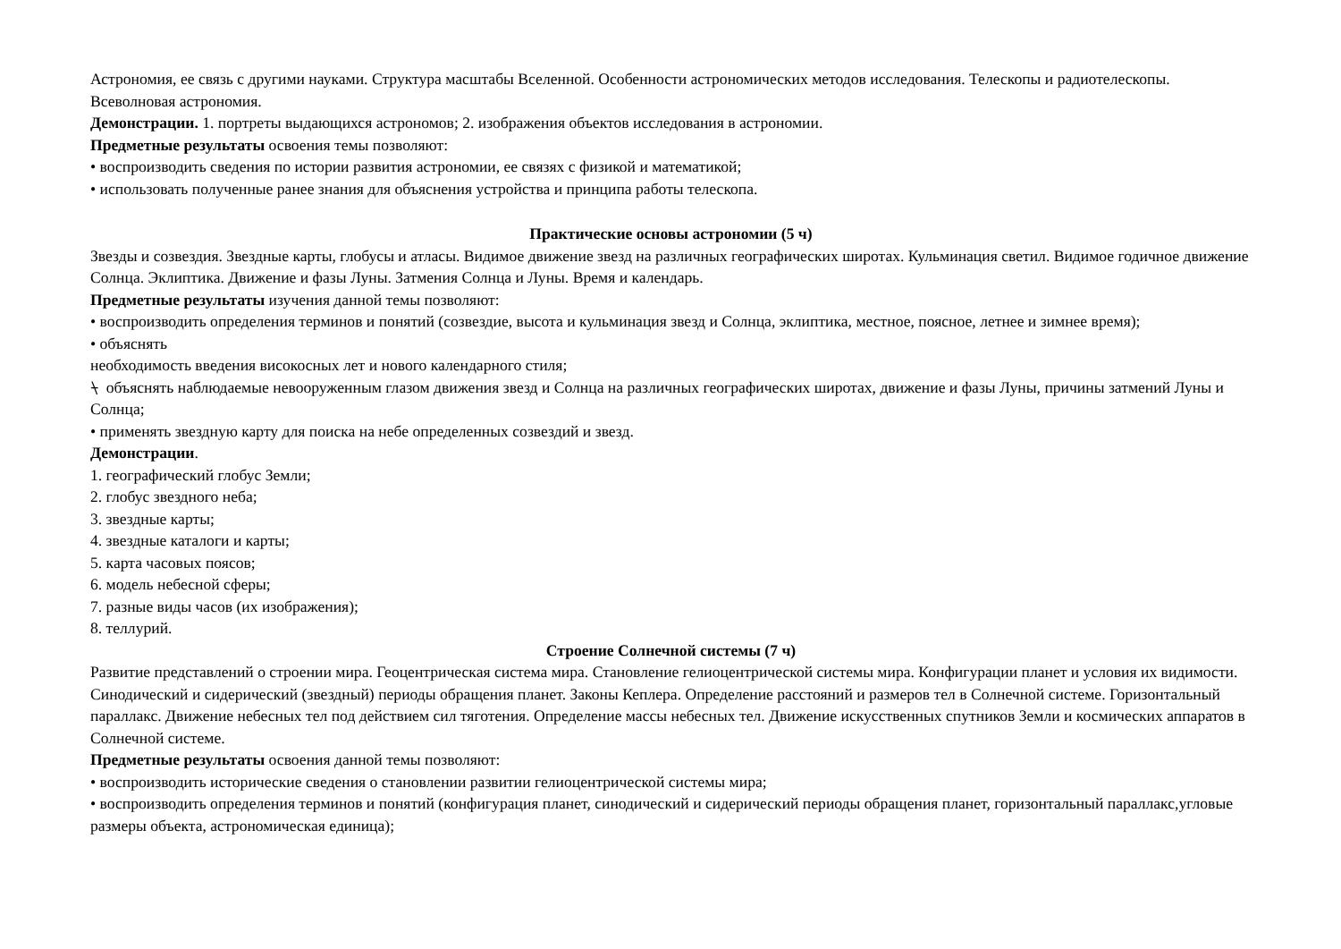Астрономия, ее связь с другими науками. Структура масштабы Вселенной. Особенности астрономических методов исследования. Телескопы и радиотелескопы. Всеволновая астрономия.
Демонстрации. 1. портреты выдающихся астрономов; 2. изображения объектов исследования в астрономии.
Предметные результаты освоения темы позволяют:
• воспроизводить сведения по истории развития астрономии, ее связях с физикой и математикой;
• использовать полученные ранее знания для объяснения устройства и принципа работы телескопа.
Практические основы астрономии (5 ч)
Звезды и созвездия. Звездные карты, глобусы и атласы. Видимое движение звезд на различных географических широтах. Кульминация светил. Видимое годичное движение Солнца. Эклиптика. Движение и фазы Луны. Затмения Солнца и Луны. Время и календарь.
Предметные результаты изучения данной темы позволяют:
• воспроизводить определения терминов и понятий (созвездие, высота и кульминация звезд и Солнца, эклиптика, местное, поясное, летнее и зимнее время);
• объяснять
необходимость введения високосных лет и нового календарного стиля;
⍀ объяснять наблюдаемые невооруженным глазом движения звезд и Солнца на различных географических широтах, движение и фазы Луны, причины затмений Луны и Солнца;
• применять звездную карту для поиска на небе определенных созвездий и звезд.
Демонстрации.
1. географический глобус Земли;
2. глобус звездного неба;
3. звездные карты;
4. звездные каталоги и карты;
5. карта часовых поясов;
6. модель небесной сферы;
7. разные виды часов (их изображения);
8. теллурий.
Строение Солнечной системы (7 ч)
Развитие представлений о строении мира. Геоцентрическая система мира. Становление гелиоцентрической системы мира. Конфигурации планет и условия их видимости. Синодический и сидерический (звездный) периоды обращения планет. Законы Кеплера. Определение расстояний и размеров тел в Солнечной системе. Горизонтальный параллакс. Движение небесных тел под действием сил тяготения. Определение массы небесных тел. Движение искусственных спутников Земли и космических аппаратов в Солнечной системе.
Предметные результаты освоения данной темы позволяют:
• воспроизводить исторические сведения о становлении развитии гелиоцентрической системы мира;
• воспроизводить определения терминов и понятий (конфигурация планет, синодический и сидерический периоды обращения планет, горизонтальный параллакс,угловые размеры объекта, астрономическая единица);